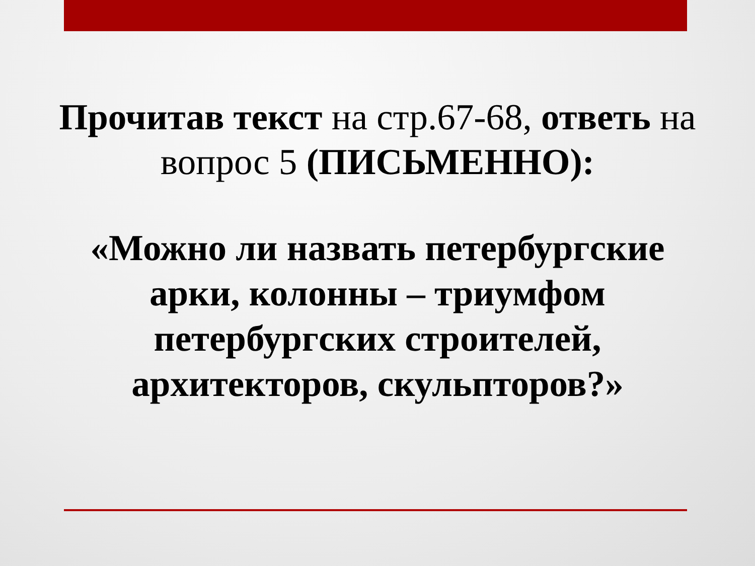Прочитав текст на стр.67-68, ответь на вопрос 5 (ПИСЬМЕННО):
«Можно ли назвать петербургские
арки, колонны – триумфом
петербургских строителей,
архитекторов, скульпторов?»